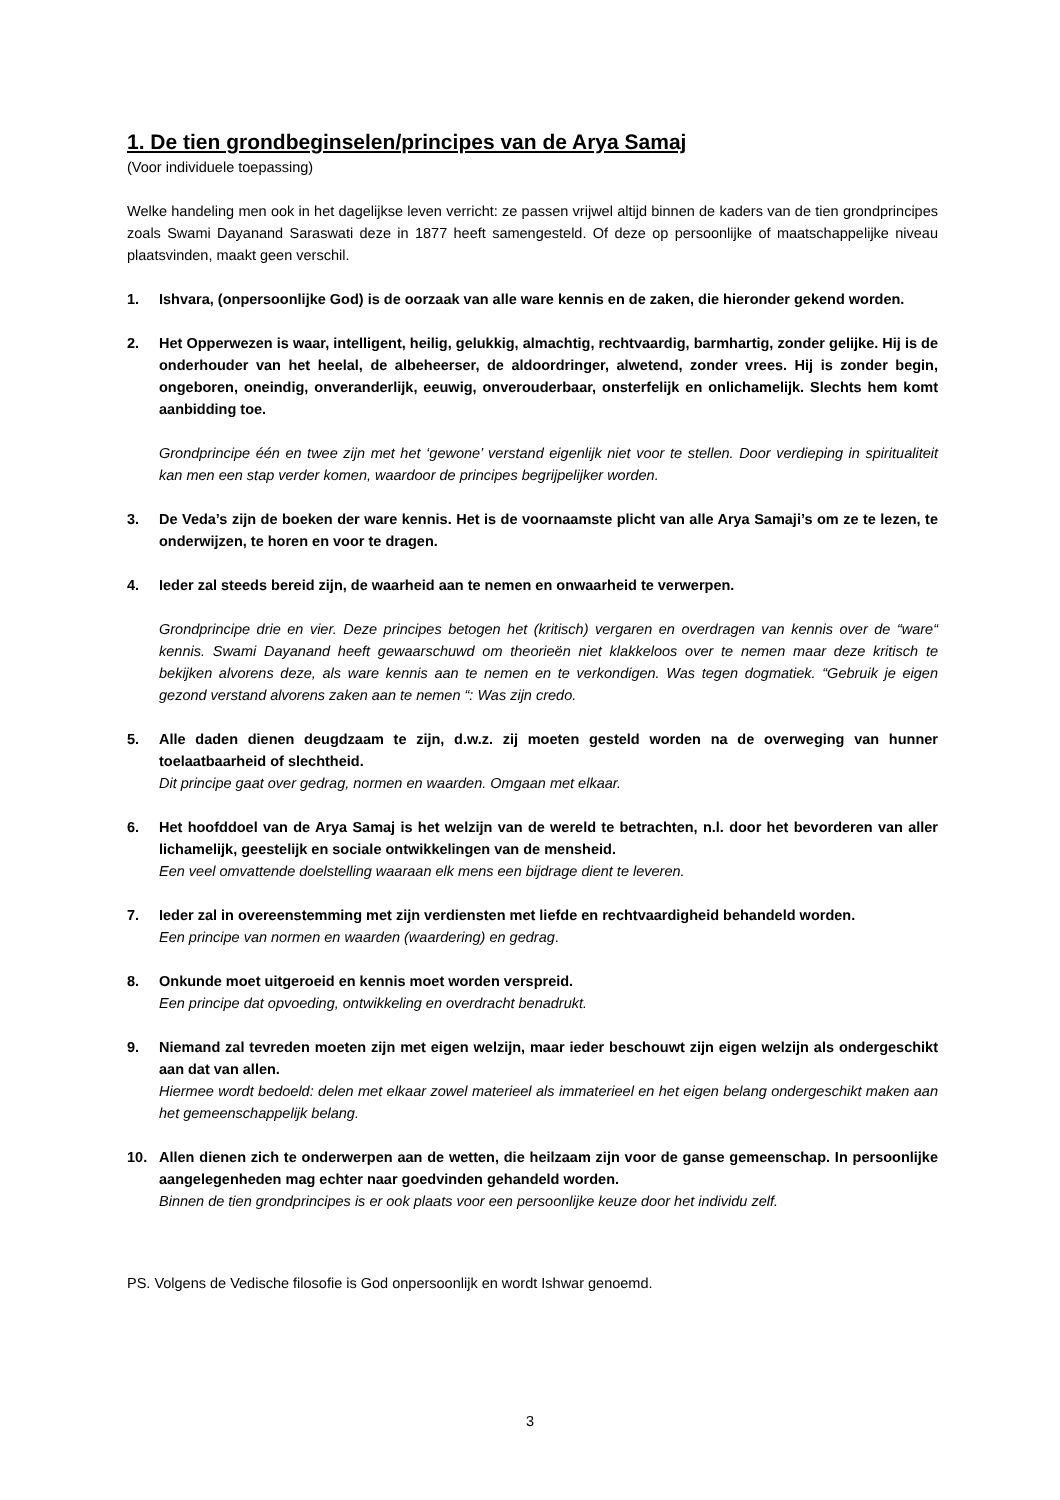1. De tien grondbeginselen/principes van de Arya Samaj
(Voor individuele toepassing)
Welke handeling men ook in het dagelijkse leven verricht: ze passen vrijwel altijd binnen de kaders van de tien grondprincipes zoals Swami Dayanand Saraswati deze in 1877 heeft samengesteld. Of deze op persoonlijke of maatschappelijke niveau plaatsvinden, maakt geen verschil.
1. Ishvara, (onpersoonlijke God) is de oorzaak van alle ware kennis en de zaken, die hieronder gekend worden.
2. Het Opperwezen is waar, intelligent, heilig, gelukkig, almachtig, rechtvaardig, barmhartig, zonder gelijke. Hij is de onderhouder van het heelal, de albeheerser, de aldoordringer, alwetend, zonder vrees. Hij is zonder begin, ongeboren, oneindig, onveranderlijk, eeuwig, onverouderbaar, onsterfelijk en onlichamelijk. Slechts hem komt aanbidding toe.
Grondprincipe één en twee zijn met het ‘gewone’ verstand eigenlijk niet voor te stellen. Door verdieping in spiritualiteit kan men een stap verder komen, waardoor de principes begrijpelijker worden.
3. De Veda’s zijn de boeken der ware kennis. Het is de voornaamste plicht van alle Arya Samaji’s om ze te lezen, te onderwijzen, te horen en voor te dragen.
4. Ieder zal steeds bereid zijn, de waarheid aan te nemen en onwaarheid te verwerpen.
Grondprincipe drie en vier. Deze principes betogen het (kritisch) vergaren en overdragen van kennis over de “ware“ kennis. Swami Dayanand heeft gewaarschuwd om theorieën niet klakkeloos over te nemen maar deze kritisch te bekijken alvorens deze, als ware kennis aan te nemen en te verkondigen. Was tegen dogmatiek. “Gebruik je eigen gezond verstand alvorens zaken aan te nemen “: Was zijn credo.
5. Alle daden dienen deugdzaam te zijn, d.w.z. zij moeten gesteld worden na de overweging van hunner toelaatbaarheid of slechtheid.
Dit principe gaat over gedrag, normen en waarden. Omgaan met elkaar.
6. Het hoofddoel van de Arya Samaj is het welzijn van de wereld te betrachten, n.l. door het bevorderen van aller lichamelijk, geestelijk en sociale ontwikkelingen van de mensheid.
Een veel omvattende doelstelling waaraan elk mens een bijdrage dient te leveren.
7. Ieder zal in overeenstemming met zijn verdiensten met liefde en rechtvaardigheid behandeld worden.
Een principe van normen en waarden (waardering) en gedrag.
8. Onkunde moet uitgeroeid en kennis moet worden verspreid.
Een principe dat opvoeding, ontwikkeling en overdracht benadrukt.
9. Niemand zal tevreden moeten zijn met eigen welzijn, maar ieder beschouwt zijn eigen welzijn als ondergeschikt aan dat van allen.
Hiermee wordt bedoeld: delen met elkaar zowel materieel als immaterieel en het eigen belang ondergeschikt maken aan het gemeenschappelijk belang.
10. Allen dienen zich te onderwerpen aan de wetten, die heilzaam zijn voor de ganse gemeenschap. In persoonlijke aangelegenheden mag echter naar goedvinden gehandeld worden.
Binnen de tien grondprincipes is er ook plaats voor een persoonlijke keuze door het individu zelf.
PS. Volgens de Vedische filosofie is God onpersoonlijk en wordt Ishwar genoemd.
3